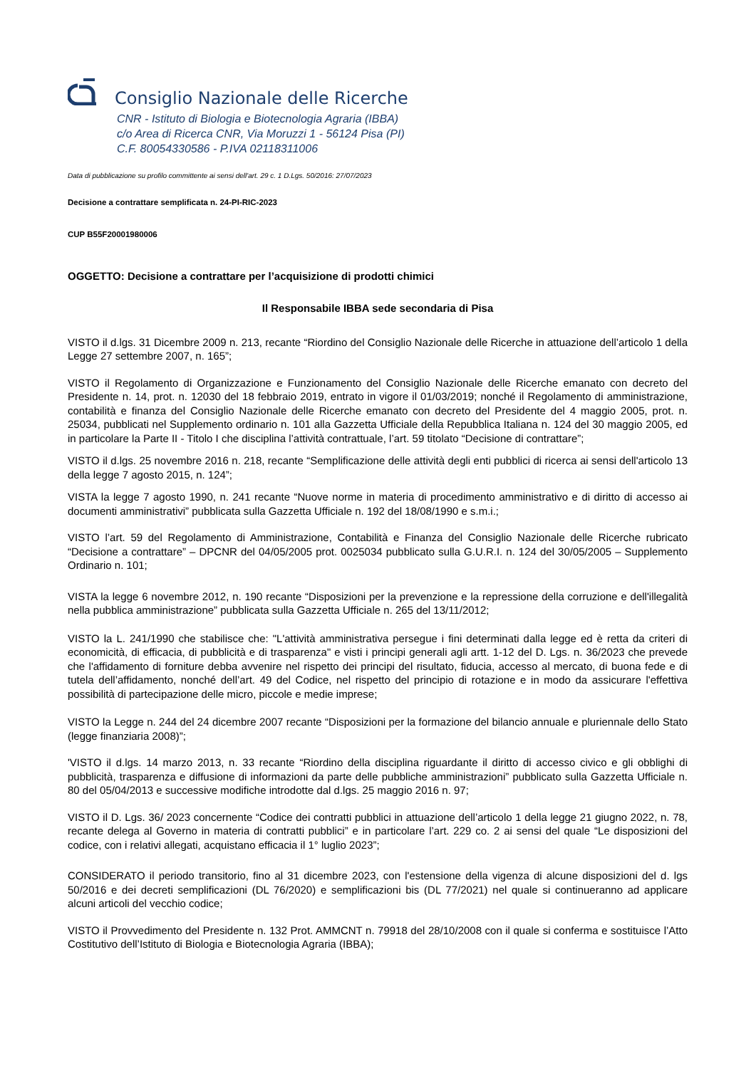Consiglio Nazionale delle Ricerche
CNR - Istituto di Biologia e Biotecnologia Agraria (IBBA)
c/o Area di Ricerca CNR, Via Moruzzi 1 - 56124 Pisa (PI)
C.F. 80054330586 - P.IVA 02118311006
Data di pubblicazione su profilo committente ai sensi dell'art. 29 c. 1 D.Lgs. 50/2016: 27/07/2023
Decisione a contrattare semplificata n. 24-PI-RIC-2023
CUP B55F20001980006
OGGETTO: Decisione a contrattare per l’acquisizione di prodotti chimici
Il Responsabile IBBA sede secondaria di Pisa
VISTO il d.lgs. 31 Dicembre 2009 n. 213, recante “Riordino del Consiglio Nazionale delle Ricerche in attuazione dell’articolo 1 della Legge 27 settembre 2007, n. 165”;
VISTO il Regolamento di Organizzazione e Funzionamento del Consiglio Nazionale delle Ricerche emanato con decreto del Presidente n. 14, prot. n. 12030 del 18 febbraio 2019, entrato in vigore il 01/03/2019; nonché il Regolamento di amministrazione, contabilità e finanza del Consiglio Nazionale delle Ricerche emanato con decreto del Presidente del 4 maggio 2005, prot. n. 25034, pubblicati nel Supplemento ordinario n. 101 alla Gazzetta Ufficiale della Repubblica Italiana n. 124 del 30 maggio 2005, ed in particolare la Parte II - Titolo I che disciplina l’attività contrattuale, l’art. 59 titolato “Decisione di contrattare”;
VISTO il d.lgs. 25 novembre 2016 n. 218, recante “Semplificazione delle attività degli enti pubblici di ricerca ai sensi dell'articolo 13 della legge 7 agosto 2015, n. 124”;
VISTA la legge 7 agosto 1990, n. 241 recante “Nuove norme in materia di procedimento amministrativo e di diritto di accesso ai documenti amministrativi” pubblicata sulla Gazzetta Ufficiale n. 192 del 18/08/1990 e s.m.i.;
VISTO l’art. 59 del Regolamento di Amministrazione, Contabilità e Finanza del Consiglio Nazionale delle Ricerche rubricato “Decisione a contrattare” – DPCNR del 04/05/2005 prot. 0025034 pubblicato sulla G.U.R.I. n. 124 del 30/05/2005 – Supplemento Ordinario n. 101;
VISTA la legge 6 novembre 2012, n. 190 recante “Disposizioni per la prevenzione e la repressione della corruzione e dell'illegalità nella pubblica amministrazione” pubblicata sulla Gazzetta Ufficiale n. 265 del 13/11/2012;
VISTO la L. 241/1990 che stabilisce che: "L'attività amministrativa persegue i fini determinati dalla legge ed è retta da criteri di economicità, di efficacia, di pubblicità e di trasparenza" e visti i principi generali agli artt. 1-12 del D. Lgs. n. 36/2023 che prevede che l'affidamento di forniture debba avvenire nel rispetto dei principi del risultato, fiducia, accesso al mercato, di buona fede e di tutela dell’affidamento, nonché dell’art. 49 del Codice, nel rispetto del principio di rotazione e in modo da assicurare l'effettiva possibilità di partecipazione delle micro, piccole e medie imprese;
VISTO la Legge n. 244 del 24 dicembre 2007 recante “Disposizioni per la formazione del bilancio annuale e pluriennale dello Stato (legge finanziaria 2008)”;
'VISTO il d.lgs. 14 marzo 2013, n. 33 recante “Riordino della disciplina riguardante il diritto di accesso civico e gli obblighi di pubblicità, trasparenza e diffusione di informazioni da parte delle pubbliche amministrazioni” pubblicato sulla Gazzetta Ufficiale n. 80 del 05/04/2013 e successive modifiche introdotte dal d.lgs. 25 maggio 2016 n. 97;
VISTO il D. Lgs. 36/ 2023 concernente “Codice dei contratti pubblici in attuazione dell’articolo 1 della legge 21 giugno 2022, n. 78, recante delega al Governo in materia di contratti pubblici” e in particolare l’art. 229 co. 2 ai sensi del quale “Le disposizioni del codice, con i relativi allegati, acquistano efficacia il 1° luglio 2023”;
CONSIDERATO il periodo transitorio, fino al 31 dicembre 2023, con l'estensione della vigenza di alcune disposizioni del d. lgs 50/2016 e dei decreti semplificazioni (DL 76/2020) e semplificazioni bis (DL 77/2021) nel quale si continueranno ad applicare alcuni articoli del vecchio codice;
VISTO il Provvedimento del Presidente n. 132 Prot. AMMCNT n. 79918 del 28/10/2008 con il quale si conferma e sostituisce l’Atto Costitutivo dell’Istituto di Biologia e Biotecnologia Agraria (IBBA);